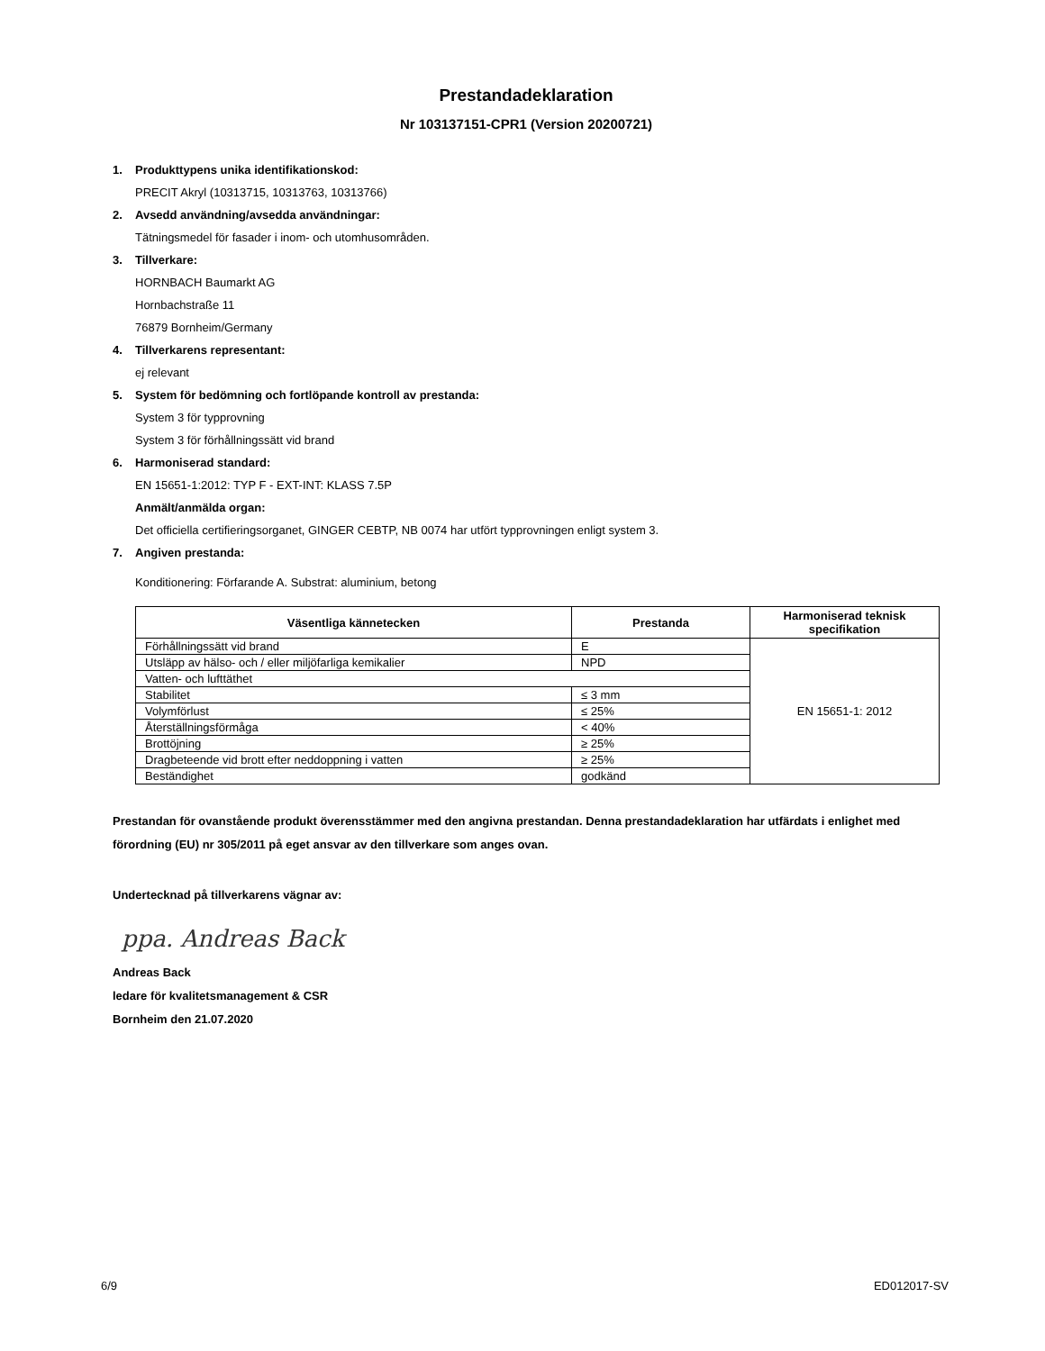Prestandadeklaration
Nr 103137151-CPR1 (Version 20200721)
1. Produkttypens unika identifikationskod:
PRECIT Akryl (10313715, 10313763, 10313766)
2. Avsedd användning/avsedda användningar:
Tätningsmedel för fasader i inom- och utomhusområden.
3. Tillverkare:
HORNBACH Baumarkt AG
Hornbachstraße 11
76879 Bornheim/Germany
4. Tillverkarens representant:
ej relevant
5. System för bedömning och fortlöpande kontroll av prestanda:
System 3 för typprovning
System 3 för förhållningssätt vid brand
6. Harmoniserad standard:
EN 15651-1:2012: TYP F - EXT-INT: KLASS 7.5P
Anmält/anmälda organ:
Det officiella certifieringsorganet, GINGER CEBTP, NB 0074 har utfört typprovningen enligt system 3.
7. Angiven prestanda:
Konditionering: Förfarande A. Substrat: aluminium, betong
| Väsentliga kännetecken | Prestanda | Harmoniserad teknisk specifikation |
| --- | --- | --- |
| Förhållningssätt vid brand | E | EN 15651-1: 2012 |
| Utsläpp av hälso- och / eller miljöfarliga kemikalier | NPD | |
| Vatten- och lufttäthet | | |
| Stabilitet | ≤ 3 mm | |
| Volymförlust | ≤ 25% | |
| Återställningsförmåga | < 40% | |
| Brottöjning | ≥ 25% | |
| Dragbeteende vid brott efter neddoppning i vatten | ≥ 25% | |
| Beständighet | godkänd | |
Prestandan för ovanstående produkt överensstämmer med den angivna prestandan. Denna prestandadeklaration har utfärdats i enlighet med förordning (EU) nr 305/2011 på eget ansvar av den tillverkare som anges ovan.
Undertecknad på tillverkarens vägnar av:
ppa. Andreas Back
Andreas Back
ledare för kvalitetsmanagement & CSR
Bornheim den 21.07.2020
6/9 ED012017-SV